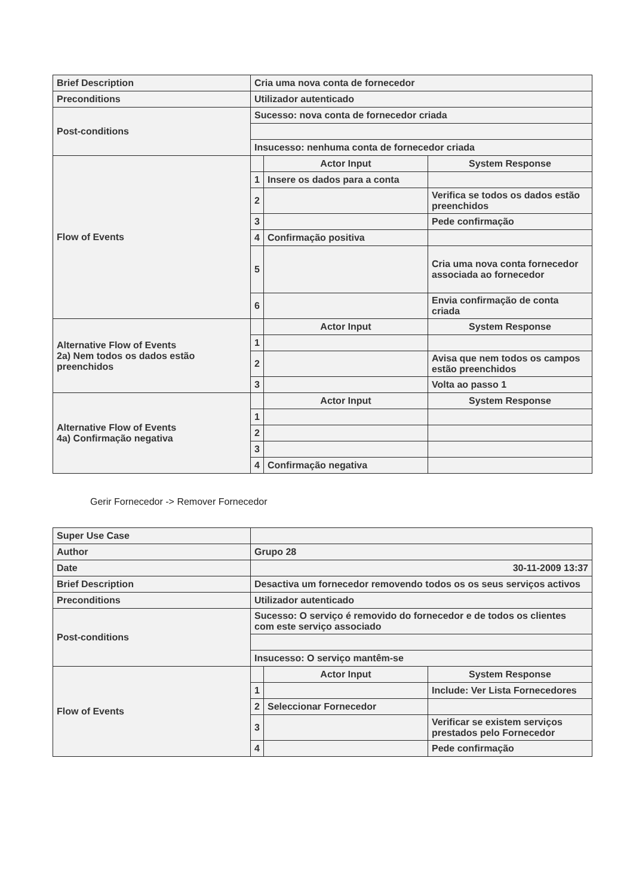| Brief Description | Cria uma nova conta de fornecedor | | |
| Preconditions | Utilizador autenticado | | |
| Post-conditions | Sucesso: nova conta de fornecedor criada | | |
| | Insucesso: nenhuma conta de fornecedor criada | | |
| Flow of Events | | Actor Input | System Response |
| | 1 | Insere os dados para a conta | |
| | 2 | | Verifica se todos os dados estão preenchidos |
| | 3 | | Pede confirmação |
| | 4 | Confirmação positiva | |
| | 5 | | Cria uma nova conta fornecedor associada ao fornecedor |
| | 6 | | Envia confirmação de conta criada |
| Alternative Flow of Events 2a) Nem todos os dados estão preenchidos | | Actor Input | System Response |
| | 1 | | |
| | 2 | | Avisa que nem todos os campos estão preenchidos |
| | 3 | | Volta ao passo 1 |
| Alternative Flow of Events 4a) Confirmação negativa | | Actor Input | System Response |
| | 1 | | |
| | 2 | | |
| | 3 | | |
| | 4 | Confirmação negativa | |
Gerir Fornecedor -> Remover Fornecedor
| Super Use Case | | | |
| Author | Grupo 28 | | |
| Date | 30-11-2009 13:37 | | |
| Brief Description | Desactiva um fornecedor removendo todos os os seus serviços activos | | |
| Preconditions | Utilizador autenticado | | |
| Post-conditions | Sucesso: O serviço é removido do fornecedor e de todos os clientes com este serviço associado | | |
| | Insucesso: O serviço mantêm-se | | |
| Flow of Events | | Actor Input | System Response |
| | 1 | | Include: Ver Lista Fornecedores |
| | 2 | Seleccionar Fornecedor | |
| | 3 | | Verificar se existem serviços prestados pelo Fornecedor |
| | 4 | | Pede confirmação |